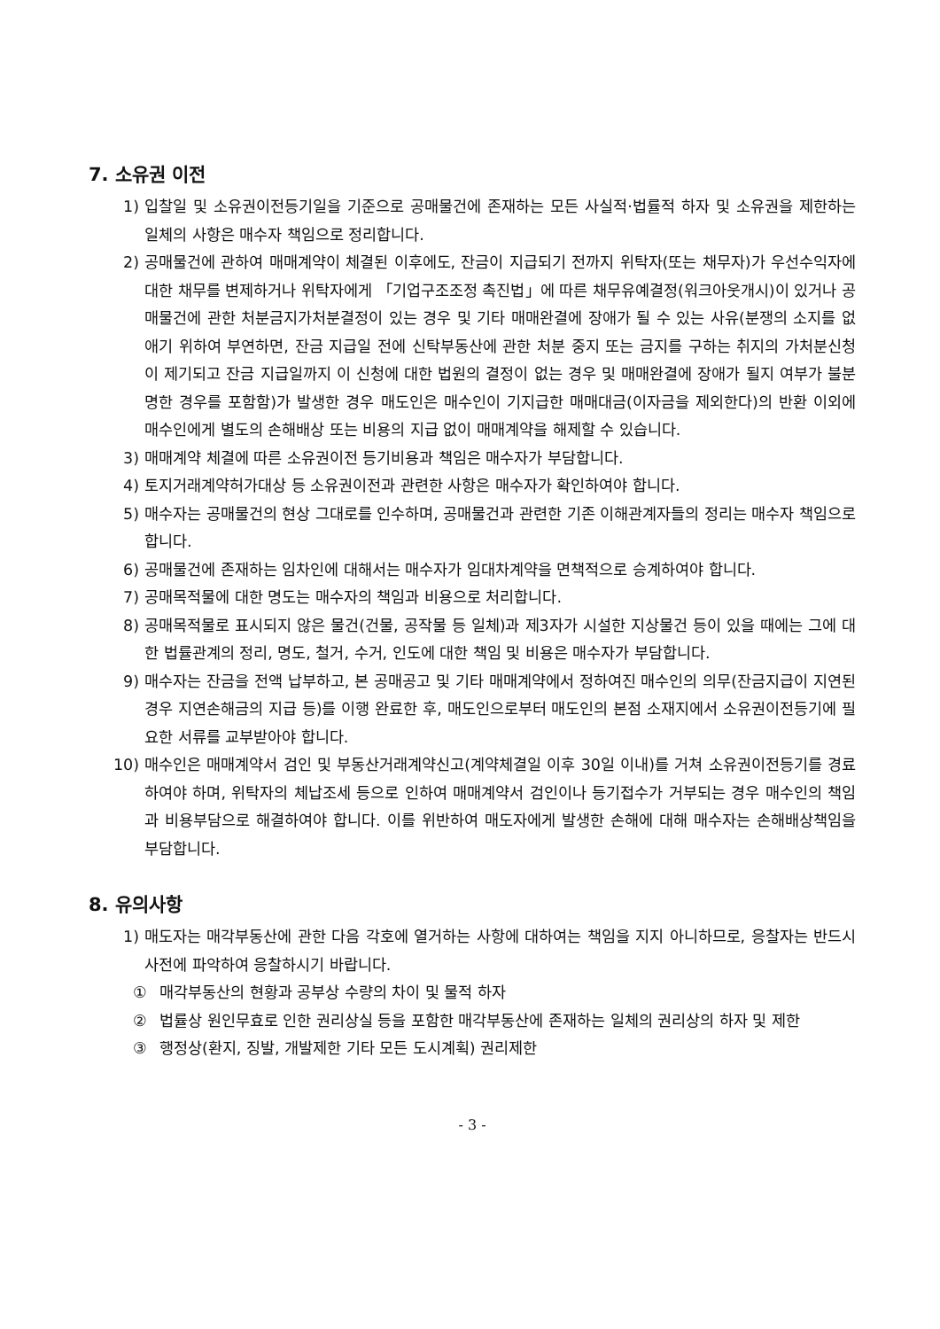7. 소유권 이전
1) 입찰일 및 소유권이전등기일을 기준으로 공매물건에 존재하는 모든 사실적·법률적 하자 및 소유권을 제한하는 일체의 사항은 매수자 책임으로 정리합니다.
2) 공매물건에 관하여 매매계약이 체결된 이후에도, 잔금이 지급되기 전까지 위탁자(또는 채무자)가 우선수익자에 대한 채무를 변제하거나 위탁자에게 「기업구조조정 촉진법」에 따른 채무유예결정(워크아웃개시)이 있거나 공매물건에 관한 처분금지가처분결정이 있는 경우 및 기타 매매완결에 장애가 될 수 있는 사유(분쟁의 소지를 없애기 위하여 부연하면, 잔금 지급일 전에 신탁부동산에 관한 처분 중지 또는 금지를 구하는 취지의 가처분신청이 제기되고 잔금 지급일까지 이 신청에 대한 법원의 결정이 없는 경우 및 매매완결에 장애가 될지 여부가 불분명한 경우를 포함함)가 발생한 경우 매도인은 매수인이 기지급한 매매대금(이자금을 제외한다)의 반환 이외에 매수인에게 별도의 손해배상 또는 비용의 지급 없이 매매계약을 해제할 수 있습니다.
3) 매매계약 체결에 따른 소유권이전 등기비용과 책임은 매수자가 부담합니다.
4) 토지거래계약허가대상 등 소유권이전과 관련한 사항은 매수자가 확인하여야 합니다.
5) 매수자는 공매물건의 현상 그대로를 인수하며, 공매물건과 관련한 기존 이해관계자들의 정리는 매수자 책임으로 합니다.
6) 공매물건에 존재하는 임차인에 대해서는 매수자가 임대차계약을 면책적으로 승계하여야 합니다.
7) 공매목적물에 대한 명도는 매수자의 책임과 비용으로 처리합니다.
8) 공매목적물로 표시되지 않은 물건(건물, 공작물 등 일체)과 제3자가 시설한 지상물건 등이 있을 때에는 그에 대한 법률관계의 정리, 명도, 철거, 수거, 인도에 대한 책임 및 비용은 매수자가 부담합니다.
9) 매수자는 잔금을 전액 납부하고, 본 공매공고 및 기타 매매계약에서 정하여진 매수인의 의무(잔금지급이 지연된 경우 지연손해금의 지급 등)를 이행 완료한 후, 매도인으로부터 매도인의 본점 소재지에서 소유권이전등기에 필요한 서류를 교부받아야 합니다.
10) 매수인은 매매계약서 검인 및 부동산거래계약신고(계약체결일 이후 30일 이내)를 거쳐 소유권이전등기를 경료하여야 하며, 위탁자의 체납조세 등으로 인하여 매매계약서 검인이나 등기접수가 거부되는 경우 매수인의 책임과 비용부담으로 해결하여야 합니다. 이를 위반하여 매도자에게 발생한 손해에 대해 매수자는 손해배상책임을 부담합니다.
8. 유의사항
1) 매도자는 매각부동산에 관한 다음 각호에 열거하는 사항에 대하여는 책임을 지지 아니하므로, 응찰자는 반드시 사전에 파악하여 응찰하시기 바랍니다.
① 매각부동산의 현황과 공부상 수량의 차이 및 물적 하자
② 법률상 원인무효로 인한 권리상실 등을 포함한 매각부동산에 존재하는 일체의 권리상의 하자 및 제한
③ 행정상(환지, 징발, 개발제한 기타 모든 도시계획) 권리제한
- 3 -